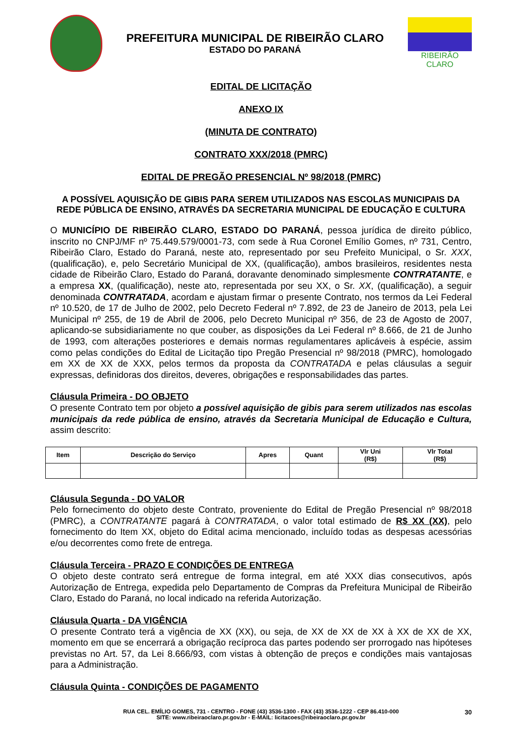PREFEITURA MUNICIPAL DE RIBEIRÃO CLARO
ESTADO DO PARANÁ
RIBEIRÃO CLARO
EDITAL DE LICITAÇÃO
ANEXO IX
(MINUTA DE CONTRATO)
CONTRATO XXX/2018 (PMRC)
EDITAL DE PREGÃO PRESENCIAL Nº 98/2018 (PMRC)
A POSSÍVEL AQUISIÇÃO DE GIBIS PARA SEREM UTILIZADOS NAS ESCOLAS MUNICIPAIS DA REDE PÚBLICA DE ENSINO, ATRAVÉS DA SECRETARIA MUNICIPAL DE EDUCAÇÃO E CULTURA
O MUNICÍPIO DE RIBEIRÃO CLARO, ESTADO DO PARANÁ, pessoa jurídica de direito público, inscrito no CNPJ/MF nº 75.449.579/0001-73, com sede à Rua Coronel Emílio Gomes, nº 731, Centro, Ribeirão Claro, Estado do Paraná, neste ato, representado por seu Prefeito Municipal, o Sr. XXX, (qualificação), e, pelo Secretário Municipal de XX, (qualificação), ambos brasileiros, residentes nesta cidade de Ribeirão Claro, Estado do Paraná, doravante denominado simplesmente CONTRATANTE, e a empresa XX, (qualificação), neste ato, representada por seu XX, o Sr. XX, (qualificação), a seguir denominada CONTRATADA, acordam e ajustam firmar o presente Contrato, nos termos da Lei Federal nº 10.520, de 17 de Julho de 2002, pelo Decreto Federal nº 7.892, de 23 de Janeiro de 2013, pela Lei Municipal nº 255, de 19 de Abril de 2006, pelo Decreto Municipal nº 356, de 23 de Agosto de 2007, aplicando-se subsidiariamente no que couber, as disposições da Lei Federal nº 8.666, de 21 de Junho de 1993, com alterações posteriores e demais normas regulamentares aplicáveis à espécie, assim como pelas condições do Edital de Licitação tipo Pregão Presencial nº 98/2018 (PMRC), homologado em XX de XX de XXX, pelos termos da proposta da CONTRATADA e pelas cláusulas a seguir expressas, definidoras dos direitos, deveres, obrigações e responsabilidades das partes.
Cláusula Primeira - DO OBJETO
O presente Contrato tem por objeto a possível aquisição de gibis para serem utilizados nas escolas municipais da rede pública de ensino, através da Secretaria Municipal de Educação e Cultura, assim descrito:
| Item | Descrição do Serviço | Apres | Quant | Vlr Uni (R$) | Vlr Total (R$) |
| --- | --- | --- | --- | --- | --- |
Cláusula Segunda - DO VALOR
Pelo fornecimento do objeto deste Contrato, proveniente do Edital de Pregão Presencial nº 98/2018 (PMRC), a CONTRATANTE pagará à CONTRATADA, o valor total estimado de R$ XX (XX), pelo fornecimento do Item XX, objeto do Edital acima mencionado, incluído todas as despesas acessórias e/ou decorrentes como frete de entrega.
Cláusula Terceira - PRAZO E CONDIÇÕES DE ENTREGA
O objeto deste contrato será entregue de forma integral, em até XXX dias consecutivos, após Autorização de Entrega, expedida pelo Departamento de Compras da Prefeitura Municipal de Ribeirão Claro, Estado do Paraná, no local indicado na referida Autorização.
Cláusula Quarta - DA VIGÊNCIA
O presente Contrato terá a vigência de XX (XX), ou seja, de XX de XX de XX à XX de XX de XX, momento em que se encerrará a obrigação recíproca das partes podendo ser prorrogado nas hipóteses previstas no Art. 57, da Lei 8.666/93, com vistas à obtenção de preços e condições mais vantajosas para a Administração.
Cláusula Quinta - CONDIÇÕES DE PAGAMENTO
RUA CEL. EMÍLIO GOMES, 731 - CENTRO - FONE (43) 3536-1300 - FAX (43) 3536-1222 - CEP 86.410-000
SITE: www.ribeiraoclaro.pr.gov.br - E-MAIL: licitacoes@ribeiraoclaro.pr.gov.br
30